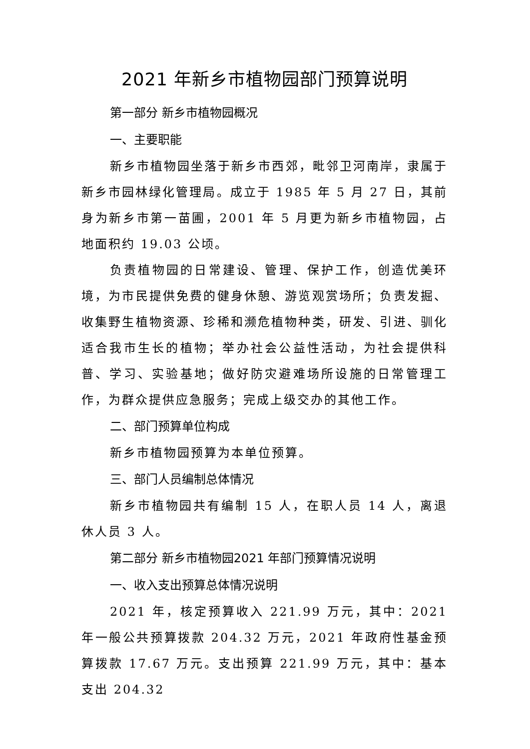2021 年新乡市植物园部门预算说明
第一部分 新乡市植物园概况
一、主要职能
新乡市植物园坐落于新乡市西郊，毗邻卫河南岸，隶属于新乡市园林绿化管理局。成立于 1985 年 5 月 27 日，其前身为新乡市第一苗圃，2001 年 5 月更为新乡市植物园，占地面积约 19.03 公顷。
负责植物园的日常建设、管理、保护工作，创造优美环境，为市民提供免费的健身休憩、游览观赏场所；负责发掘、收集野生植物资源、珍稀和濒危植物种类，研发、引进、驯化适合我市生长的植物；举办社会公益性活动，为社会提供科普、学习、实验基地；做好防灾避难场所设施的日常管理工作，为群众提供应急服务；完成上级交办的其他工作。
二、部门预算单位构成
新乡市植物园预算为本单位预算。
三、部门人员编制总体情况
新乡市植物园共有编制 15 人，在职人员 14 人，离退休人员 3 人。
第二部分 新乡市植物园2021 年部门预算情况说明
一、收入支出预算总体情况说明
2021 年，核定预算收入 221.99 万元，其中：2021 年一般公共预算拨款 204.32 万元，2021 年政府性基金预算拨款 17.67 万元。支出预算 221.99 万元，其中：基本支出 204.32